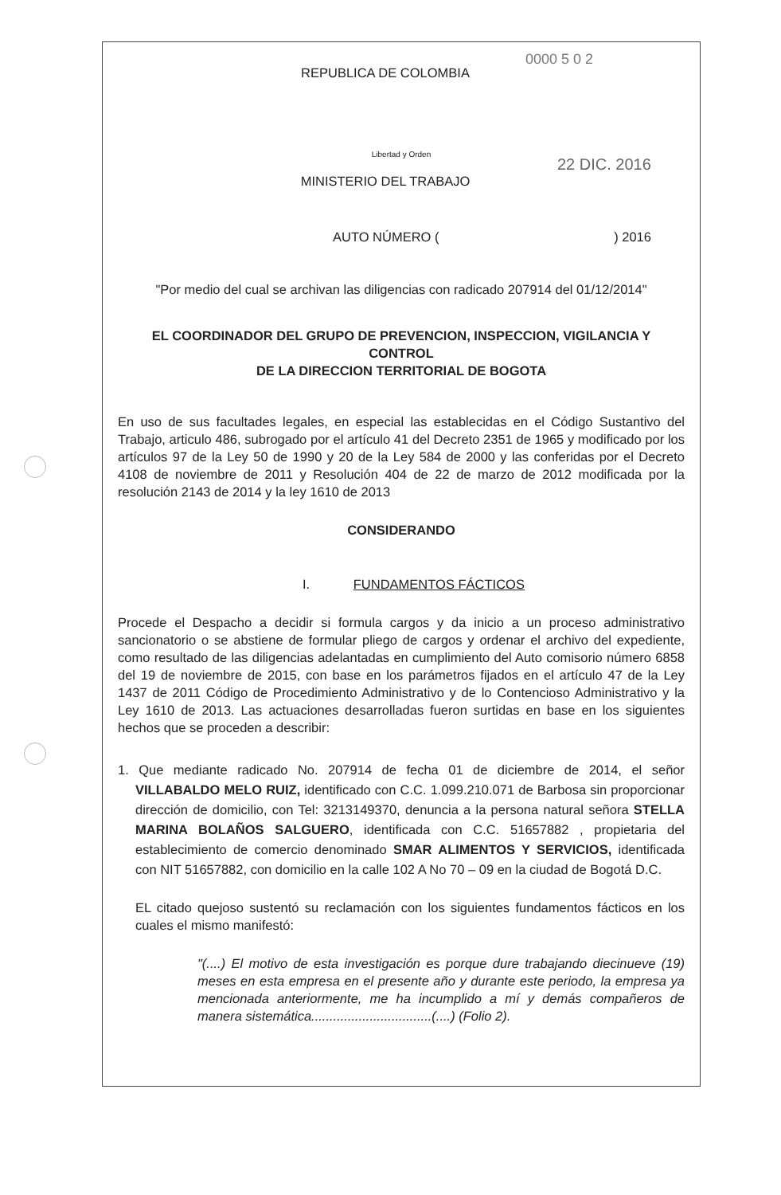0000 5 0 2
22 DIC. 2016
REPUBLICA DE COLOMBIA
Libertad y Orden
MINISTERIO DEL TRABAJO
AUTO NÚMERO ( ) 2016
"Por medio del cual se archivan las diligencias con radicado 207914 del 01/12/2014"
EL COORDINADOR DEL GRUPO DE PREVENCION, INSPECCION, VIGILANCIA Y CONTROL
DE LA DIRECCION TERRITORIAL DE BOGOTA
En uso de sus facultades legales, en especial las establecidas en el Código Sustantivo del Trabajo, articulo 486, subrogado por el artículo 41 del Decreto 2351 de 1965 y modificado por los artículos 97 de la Ley 50 de 1990 y 20 de la Ley 584 de 2000 y las conferidas por el Decreto 4108 de noviembre de 2011 y Resolución 404 de 22 de marzo de 2012 modificada por la resolución 2143 de 2014 y la ley 1610 de 2013
CONSIDERANDO
I. FUNDAMENTOS FÁCTICOS
Procede el Despacho a decidir si formula cargos y da inicio a un proceso administrativo sancionatorio o se abstiene de formular pliego de cargos y ordenar el archivo del expediente, como resultado de las diligencias adelantadas en cumplimiento del Auto comisorio número 6858 del 19 de noviembre de 2015, con base en los parámetros fijados en el artículo 47 de la Ley 1437 de 2011 Código de Procedimiento Administrativo y de lo Contencioso Administrativo y la Ley 1610 de 2013. Las actuaciones desarrolladas fueron surtidas en base en los siguientes hechos que se proceden a describir:
1. Que mediante radicado No. 207914 de fecha 01 de diciembre de 2014, el señor VILLABALDO MELO RUIZ, identificado con C.C. 1.099.210.071 de Barbosa sin proporcionar dirección de domicilio, con Tel: 3213149370, denuncia a la persona natural señora STELLA MARINA BOLAÑOS SALGUERO, identificada con C.C. 51657882 , propietaria del establecimiento de comercio denominado SMAR ALIMENTOS Y SERVICIOS, identificada con NIT 51657882, con domicilio en la calle 102 A No 70 – 09 en la ciudad de Bogotá D.C.
EL citado quejoso sustentó su reclamación con los siguientes fundamentos fácticos en los cuales el mismo manifestó:
"(....) El motivo de esta investigación es porque dure trabajando diecinueve (19) meses en esta empresa en el presente año y durante este periodo, la empresa ya mencionada anteriormente, me ha incumplido a mí y demás compañeros de manera sistemática.................................(....) (Folio 2).